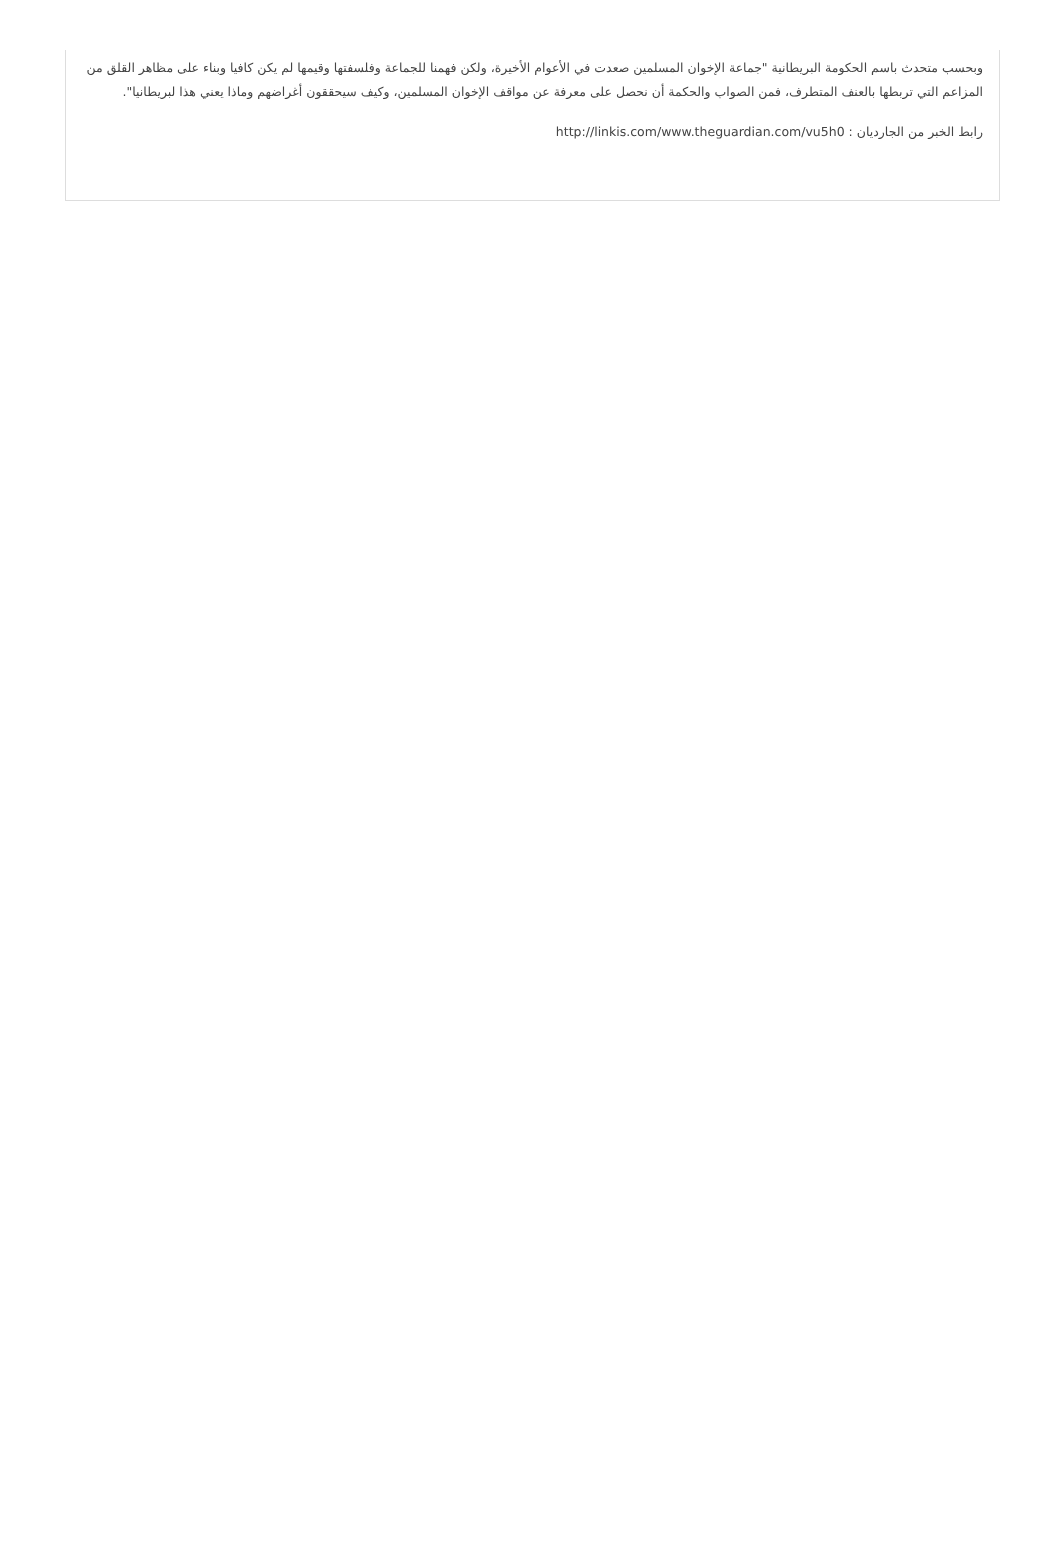وبحسب متحدث باسم الحكومة البريطانية "جماعة الإخوان المسلمين صعدت في الأعوام الأخيرة، ولكن فهمنا للجماعة وفلسفتها وقيمها لم يكن كافيا وبناء على مظاهر القلق من المزاعم التي تربطها بالعنف المتطرف، فمن الصواب والحكمة أن نحصل على معرفة عن مواقف الإخوان المسلمين، وكيف سيحققون أغراضهم وماذا يعني هذا لبريطانيا".
رابط الخبر من الجارديان : http://linkis.com/www.theguardian.com/vu5h0